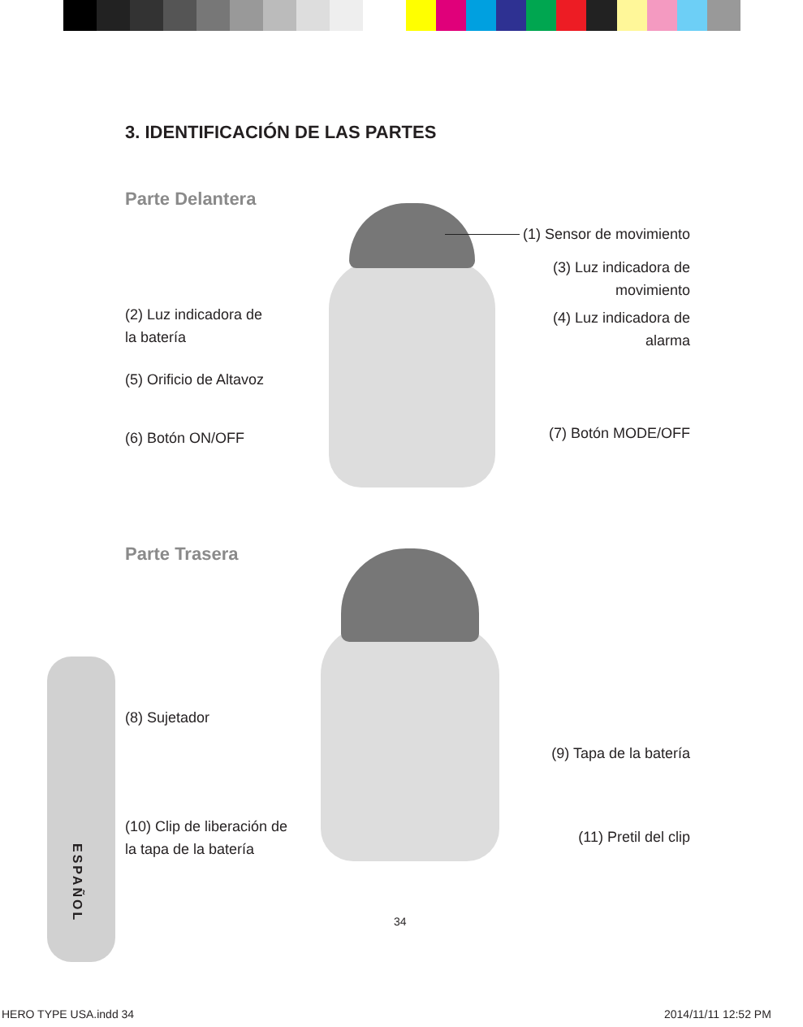3. IDENTIFICACIÓN DE LAS PARTES
Parte Delantera
(1) Sensor de movimiento
(3) Luz indicadora de movimiento
(2) Luz indicadora de la batería
(4) Luz indicadora de alarma
(5) Orificio de Altavoz
(6) Botón ON/OFF
(7) Botón MODE/OFF
Parte Trasera
(8) Sujetador
(9) Tapa de la batería
(10) Clip de liberación de la tapa de la batería
(11) Pretil del clip
ESPAÑOL
34
HERO TYPE USA.indd 34 2014/11/11 12:52 PM